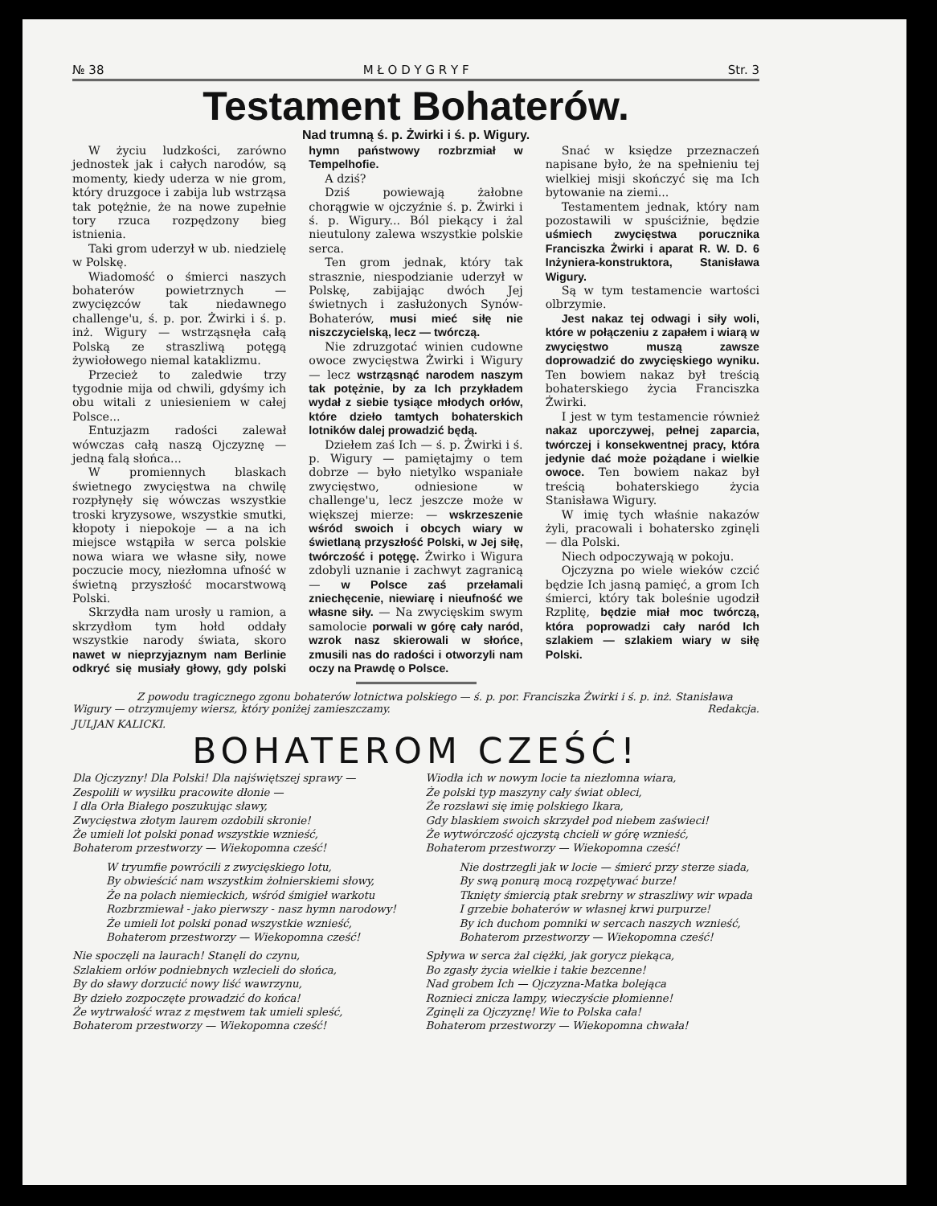№ 38 M Ł O D Y G R Y F Str. 3
Testament Bohaterów.
Nad trumną ś. p. Żwirki i ś. p. Wigury.
W życiu ludzkości, zarówno jednostek jak i całych narodów, są momenty, kiedy uderza w nie grom, który druzgoce i zabija lub wstrząsa tak potężnie, że na nowe zupełnie tory rzuca rozpędzony bieg istnienia.
Taki grom uderzył w ub. niedzielę w Polskę.
Wiadomość o śmierci naszych bohaterów powietrznych — zwycięzców tak niedawnego challenge'u, ś. p. por. Żwirki i ś. p. inż. Wigury — wstrząsnęła całą Polską ze straszliwą potęgą żywiołowego niemal kataklizmu.
Przecież to zaledwie trzy tygodnie mija od chwili, gdyśmy ich obu witali z uniesieniem w całej Polsce...
Entuzjazm radości zalewał wówczas całą naszą Ojczyznę — jedną falą słońca...
W promiennych blaskach świetnego zwycięstwa na chwilę rozpłynęły się wówczas wszystkie troski kryzysowe, wszystkie smutki, kłopoty i niepokoje — a na ich miejsce wstąpiła w serca polskie nowa wiara we własne siły, nowe poczucie mocy, niezłomna ufność w świetną przyszłość mocarstwową Polski.
Skrzydła nam urosły u ramion, a skrzydłom tym hołd oddały wszystkie narody świata, skoro nawet w nieprzyjaznym nam Berlinie odkryć się musiały głowy, gdy polski hymn państwowy rozbrzmiał w Tempelhofie.
A dziś?
Dziś powiewają żałobne chorągwie w ojczyźnie ś. p. Żwirki i ś. p. Wigury... Ból piekący i żal nieutulony zalewa wszystkie polskie serca.
Ten grom jednak, który tak strasznie, niespodzianie uderzył w Polskę, zabijając dwóch Jej świetnych i zasłużonych Synów-Bohaterów, musi mieć siłę nie niszczycielską, lecz — twórczą.
Nie zdruzgotać winien cudowne owoce zwycięstwa Żwirki i Wigury — lecz wstrząsnąć narodem naszym tak potężnie, by za Ich przykładem wydał z siebie tysiące młodych orłów, które dzieło tamtych bohaterskich lotników dalej prowadzić będą.
Dziełem zaś Ich — ś. p. Żwirki i ś. p. Wigury — pamiętajmy o tem dobrze — było nietylko wspaniałe zwycięstwo, odniesione w challenge'u, lecz jeszcze może w większej mierze: — wskrzeszenie wśród swoich i obcych wiary w świetlaną przyszłość Polski, w Jej siłę, twórczość i potęgę. Żwirko i Wigura zdobyli uznanie i zachwyt zagranicą — w Polsce zaś przełamali zniechęcenie, niewiarę i nieufność we własne siły. — Na zwycięskim swym samolocie porwali w górę cały naród, wzrok nasz skierowali w słońce, zmusili nas do radości i otworzyli nam oczy na Prawdę o Polsce.
Snać w księdze przeznaczeń napisane było, że na spełnieniu tej wielkiej misji skończyć się ma Ich bytowanie na ziemi...
Testamentem jednak, który nam pozostawili w spuściźnie, będzie uśmiech zwycięstwa porucznika Franciszka Żwirki i aparat R. W. D. 6 Inżyniera-konstruktora, Stanisława Wigury.
Są w tym testamencie wartości olbrzymie.
Jest nakaz tej odwagi i siły woli, które w połączeniu z zapałem i wiarą w zwycięstwo muszą zawsze doprowadzić do zwycięskiego wyniku. Ten bowiem nakaz był treścią bohaterskiego życia Franciszka Żwirki.
I jest w tym testamencie również nakaz uporczywej, pełnej zaparcia, twórczej i konsekwentnej pracy, która jedynie dać może pożądane i wielkie owoce. Ten bowiem nakaz był treścią bohaterskiego życia Stanisława Wigury.
W imię tych właśnie nakazów żyli, pracowali i bohatersko zginęli — dla Polski.
Niech odpoczywają w pokoju.
Ojczyzna po wiele wieków czcić będzie Ich jasną pamięć, a grom Ich śmierci, który tak boleśnie ugodził Rzplitę, będzie miał moc twórczą, która poprowadzi cały naród Ich szlakiem — szlakiem wiary w siłę Polski.
Z powodu tragicznego zgonu bohaterów lotnictwa polskiego — ś. p. por. Franciszka Żwirki i ś. p. inż. Stanisława Wigury — otrzymujemy wiersz, który poniżej zamieszczamy. Redakcja.
JULJAN KALICKI.
BOHATEROM CZEŚĆ!
Dla Ojczyzny! Dla Polski! Dla najświętszej sprawy —
Zespolili w wysiłku pracowite dłonie —
I dla Orła Białego poszukując sławy,
Zwycięstwa złotym laurem ozdobili skronie!
Że umieli lot polski ponad wszystkie wznieść,
Bohaterom przestworzy — Wiekopomna cześć!
W tryumfie powrócili z zwycięskiego lotu,
By obwieścić nam wszystkim żołnierskiemi słowy,
Że na polach niemieckich, wśród śmigieł warkotu
Rozbrzmiewał - jako pierwszy - nasz hymn narodowy!
Że umieli lot polski ponad wszystkie wznieść,
Bohaterom przestworzy — Wiekopomna cześć!
Nie spoczęli na laurach! Stanęli do czynu,
Szlakiem orłów podniebnych wzlecieli do słońca,
By do sławy dorzucić nowy liść wawrzynu,
By dzieło zozpoczęte prowadzić do końca!
Że wytrwałość wraz z męstwem tak umieli spleść,
Bohaterom przestworzy — Wiekopomna cześć!
Wiodła ich w nowym locie ta niezłomna wiara,
Że polski typ maszyny cały świat obleci,
Że rozsławi się imię polskiego Ikara,
Gdy blaskiem swoich skrzydeł pod niebem zaświeci!
Że wytwórczość ojczystą chcieli w górę wznieść,
Bohaterom przestworzy — Wiekopomna cześć!
Nie dostrzegli jak w locie — śmierć przy sterze siada,
By swą ponurą mocą rozpętywać burze!
Tknięty śmiercią ptak srebrny w straszliwy wir wpada
I grzebie bohaterów w własnej krwi purpurze!
By ich duchom pomniki w sercach naszych wznieść,
Bohaterom przestworzy — Wiekopomna cześć!
Spływa w serca żal ciężki, jak gorycz piekąca,
Bo zgasły życia wielkie i takie bezcenne!
Nad grobem Ich — Ojczyzna-Matka bolejąca
Roznieci znicza lampy, wieczyście płomienne!
Zginęli za Ojczyznę! Wie to Polska cała!
Bohaterom przestworzy — Wiekopomna chwała!